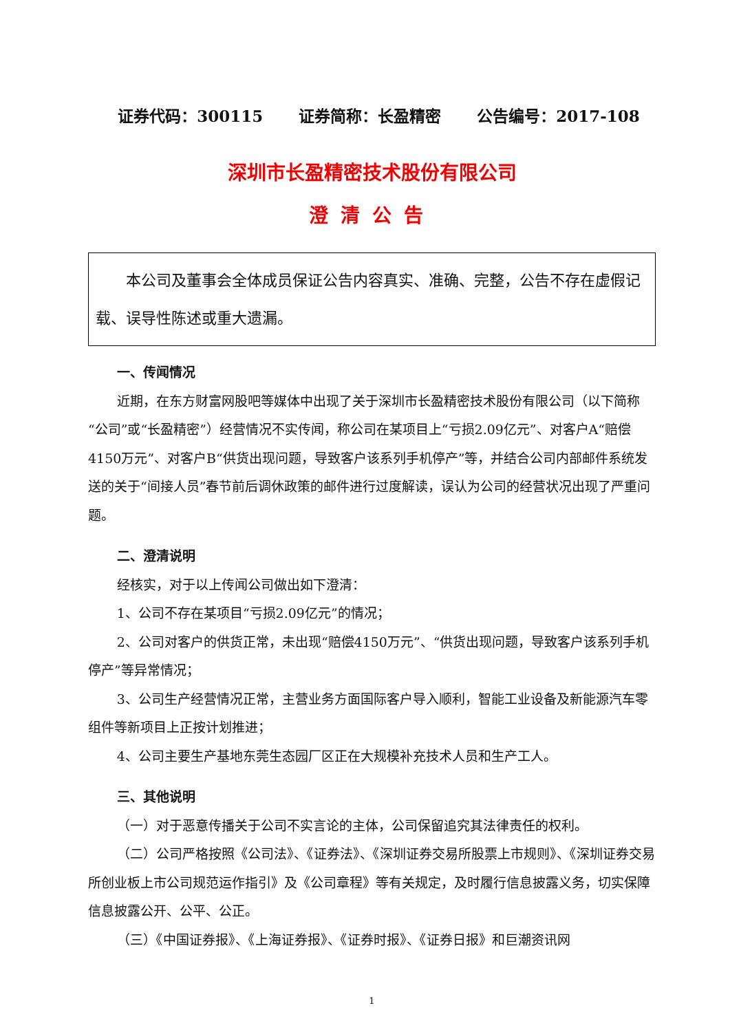证券代码：300115 证券简称：长盈精密 公告编号：2017-108
深圳市长盈精密技术股份有限公司
澄清公告
本公司及董事会全体成员保证公告内容真实、准确、完整，公告不存在虚假记载、误导性陈述或重大遗漏。
一、传闻情况
近期，在东方财富网股吧等媒体中出现了关于深圳市长盈精密技术股份有限公司（以下简称“公司”或“长盈精密”）经营情况不实传闻，称公司在某项目上“亏损2.09亿元”、对客户A“赔偿4150万元”、对客户B“供货出现问题，导致客户该系列手机停产”等，并结合公司内部邮件系统发送的关于“间接人员”春节前后调休政策的邮件进行过度解读，误认为公司的经营状况出现了严重问题。
二、澄清说明
经核实，对于以上传闻公司做出如下澄清：
1、公司不存在某项目“亏损2.09亿元”的情况；
2、公司对客户的供货正常，未出现“赔偿4150万元”、“供货出现问题，导致客户该系列手机停产”等异常情况；
3、公司生产经营情况正常，主营业务方面国际客户导入顺利，智能工业设备及新能源汽车零组件等新项目上正按计划推进；
4、公司主要生产基地东莞生态园厂区正在大规模补充技术人员和生产工人。
三、其他说明
（一）对于恶意传播关于公司不实言论的主体，公司保留追究其法律责任的权利。
（二）公司严格按照《公司法》、《证券法》、《深圳证券交易所股票上市规则》、《深圳证券交易所创业板上市公司规范运作指引》及《公司章程》等有关规定，及时履行信息披露义务，切实保障信息披露公开、公平、公正。
（三）《中国证券报》、《上海证券报》、《证券时报》、《证券日报》和巨潮资讯网
1